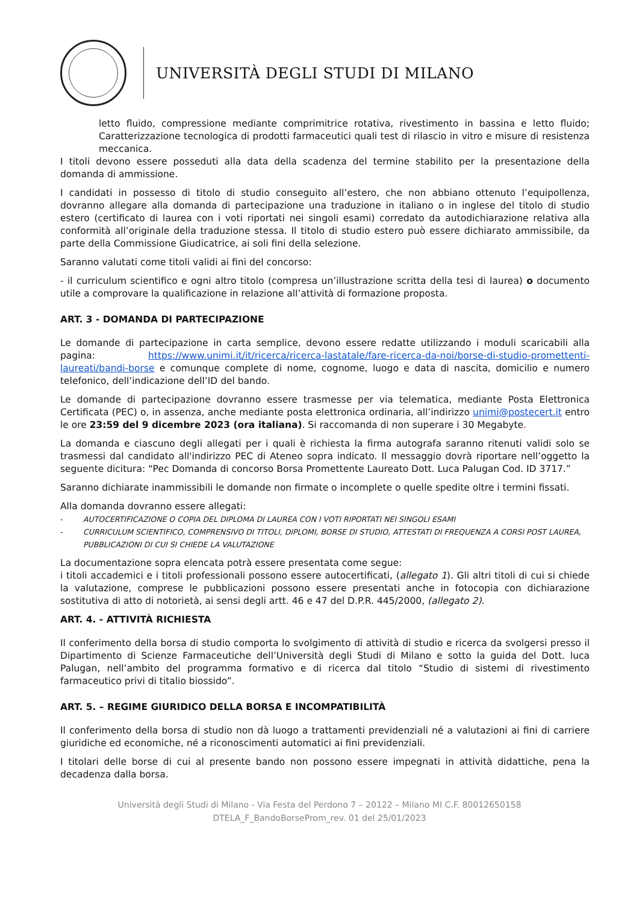UNIVERSITÀ DEGLI STUDI DI MILANO
letto fluido, compressione mediante comprimitrice rotativa, rivestimento in bassina e letto fluido; Caratterizzazione tecnologica di prodotti farmaceutici quali test di rilascio in vitro e misure di resistenza meccanica.
I titoli devono essere posseduti alla data della scadenza del termine stabilito per la presentazione della domanda di ammissione.
I candidati in possesso di titolo di studio conseguito all’estero, che non abbiano ottenuto l’equipollenza, dovranno allegare alla domanda di partecipazione una traduzione in italiano o in inglese del titolo di studio estero (certificato di laurea con i voti riportati nei singoli esami) corredato da autodichiarazione relativa alla conformità all’originale della traduzione stessa. Il titolo di studio estero può essere dichiarato ammissibile, da parte della Commissione Giudicatrice, ai soli fini della selezione.
Saranno valutati come titoli validi ai fini del concorso:
- il curriculum scientifico e ogni altro titolo (compresa un’illustrazione scritta della tesi di laurea) o documento utile a comprovare la qualificazione in relazione all’attività di formazione proposta.
ART. 3 - DOMANDA DI PARTECIPAZIONE
Le domande di partecipazione in carta semplice, devono essere redatte utilizzando i moduli scaricabili alla pagina: https://www.unimi.it/it/ricerca/ricerca-lastatale/fare-ricerca-da-noi/borse-di-studio-promettenti-laureati/bandi-borse e comunque complete di nome, cognome, luogo e data di nascita, domicilio e numero telefonico, dell’indicazione dell’ID del bando.
Le domande di partecipazione dovranno essere trasmesse per via telematica, mediante Posta Elettronica Certificata (PEC) o, in assenza, anche mediante posta elettronica ordinaria, all’indirizzo unimi@postecert.it entro le ore 23:59 del 9 dicembre 2023 (ora italiana). Si raccomanda di non superare i 30 Megabyte.
La domanda e ciascuno degli allegati per i quali è richiesta la firma autografa saranno ritenuti validi solo se trasmessi dal candidato all'indirizzo PEC di Ateneo sopra indicato. Il messaggio dovrà riportare nell’oggetto la seguente dicitura: “Pec Domanda di concorso Borsa Promettente Laureato Dott. Luca Palugan Cod. ID 3717.”
Saranno dichiarate inammissibili le domande non firmate o incomplete o quelle spedite oltre i termini fissati.
Alla domanda dovranno essere allegati:
- AUTOCERTIFICAZIONE O COPIA DEL DIPLOMA DI LAUREA CON I VOTI RIPORTATI NEI SINGOLI ESAMI
- CURRICULUM SCIENTIFICO, COMPRENSIVO DI TITOLI, DIPLOMI, BORSE DI STUDIO, ATTESTATI DI FREQUENZA A CORSI POST LAUREA, PUBBLICAZIONI DI CUI SI CHIEDE LA VALUTAZIONE
La documentazione sopra elencata potrà essere presentata come segue:
i titoli accademici e i titoli professionali possono essere autocertificati, (allegato 1). Gli altri titoli di cui si chiede la valutazione, comprese le pubblicazioni possono essere presentati anche in fotocopia con dichiarazione sostitutiva di atto di notorietà, ai sensi degli artt. 46 e 47 del D.P.R. 445/2000, (allegato 2).
ART. 4. - ATTIVITÀ RICHIESTA
Il conferimento della borsa di studio comporta lo svolgimento di attività di studio e ricerca da svolgersi presso il Dipartimento di Scienze Farmaceutiche dell’Università degli Studi di Milano e sotto la guida del Dott. luca Palugan, nell’ambito del programma formativo e di ricerca dal titolo “Studio di sistemi di rivestimento farmaceutico privi di titalio biossido”.
ART. 5. – REGIME GIURIDICO DELLA BORSA E INCOMPATIBILITÀ
Il conferimento della borsa di studio non dà luogo a trattamenti previdenziali né a valutazioni ai fini di carriere giuridiche ed economiche, né a riconoscimenti automatici ai fini previdenziali.
I titolari delle borse di cui al presente bando non possono essere impegnati in attività didattiche, pena la decadenza dalla borsa.
Università degli Studi di Milano - Via Festa del Perdono 7 – 20122 – Milano MI C.F. 80012650158
DTELA_F_BandoBorseProm_rev. 01 del 25/01/2023